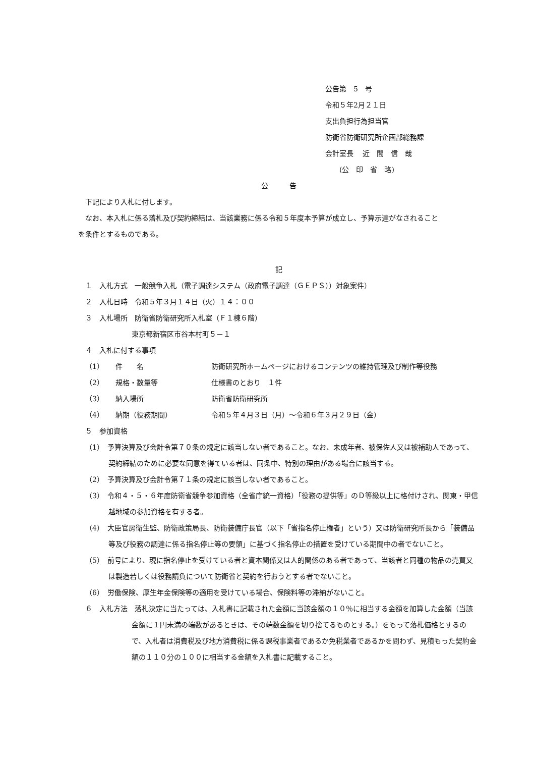公告第　5　号
令和５年2月２１日
支出負担行為担当官
防衛省防衛研究所企画部総務課
会計室長　 近　間　信　哉
　　(公　印　省　略)
公　　　告
下記により入札に付します。
なお、本入札に係る落札及び契約締結は、当該業務に係る令和５年度本予算が成立し、予算示達がなされること
を条件とするものである。
記
１　入札方式　一般競争入札（電子調達システム（政府電子調達（ＧＥＰＳ））対象案件）
２　入札日時　令和５年３月１４日（火）１４：００
３　入札場所　防衛省防衛研究所入札室（Ｆ１棟６階）
東京都新宿区市谷本村町５－１
４　入札に付する事項
（1） 件　　名 防衛研究所ホームページにおけるコンテンツの維持管理及び制作等役務
（2） 規格・数量等 仕様書のとおり　１件
（3） 納入場所 防衛省防衛研究所
（4） 納期（役務期間） 令和５年４月３日（月）～令和６年３月２９日（金）
５　参加資格
（1）　予算決算及び会計令第７０条の規定に該当しない者であること。なお、未成年者、被保佐人又は被補助人であって、契約締結のために必要な同意を得ている者は、同条中、特別の理由がある場合に該当する。
（2）　予算決算及び会計令第７１条の規定に該当しない者であること。
（3）　令和４・５・６年度防衛省競争参加資格（全省庁統一資格）「役務の提供等」のＤ等級以上に格付けされ、関東・甲信越地域の参加資格を有する者。
（4）　大臣官房衛生監、防衛政策局長、防衛装備庁長官（以下「省指名停止権者」という）又は防衛研究所長から「装備品等及び役務の調達に係る指名停止等の要領」に基づく指名停止の措置を受けている期間中の者でないこと。
（5）　前号により、現に指名停止を受けている者と資本関係又は人的関係のある者であって、当該者と同種の物品の売買又は製造若しくは役務請負について防衛省と契約を行おうとする者でないこと。
（6）　労働保険、厚生年金保険等の適用を受けている場合、保険料等の滞納がないこと。
６　入札方法　落札決定に当たっては、入札書に記載された金額に当該金額の１０％に相当する金額を加算した金額（当該金額に１円未満の端数があるときは、その端数金額を切り捨てるものとする。）をもって落札価格とするので、入札者は消費税及び地方消費税に係る課税事業者であるか免税業者であるかを問わず、見積もった契約金額の１１０分の１００に相当する金額を入札書に記載すること。